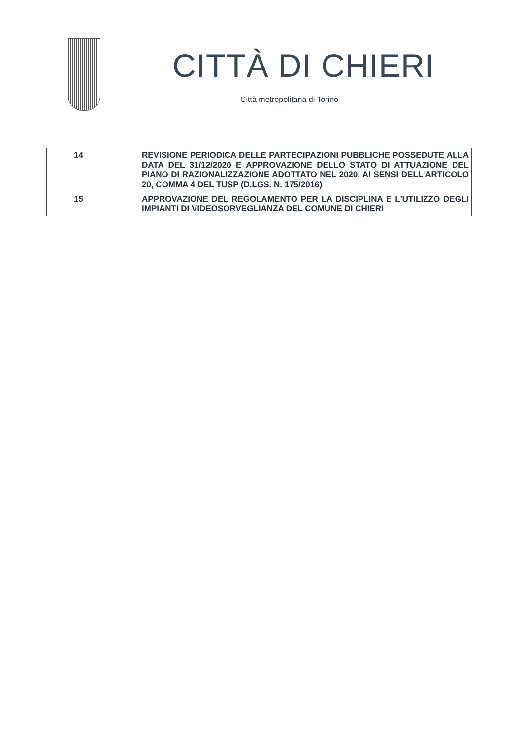CITTÀ DI CHIERI
Città metropolitana di Torino
| 14 | REVISIONE PERIODICA DELLE PARTECIPAZIONI PUBBLICHE POSSEDUTE ALLA DATA DEL 31/12/2020 E APPROVAZIONE DELLO STATO DI ATTUAZIONE DEL PIANO DI RAZIONALIZZAZIONE ADOTTATO NEL 2020, AI SENSI DELL'ARTICOLO 20, COMMA 4 DEL TUSP (D.LGS. N. 175/2016) |
| 15 | APPROVAZIONE DEL REGOLAMENTO PER LA DISCIPLINA E L'UTILIZZO DEGLI IMPIANTI DI VIDEOSORVEGLIANZA DEL COMUNE DI CHIERI |